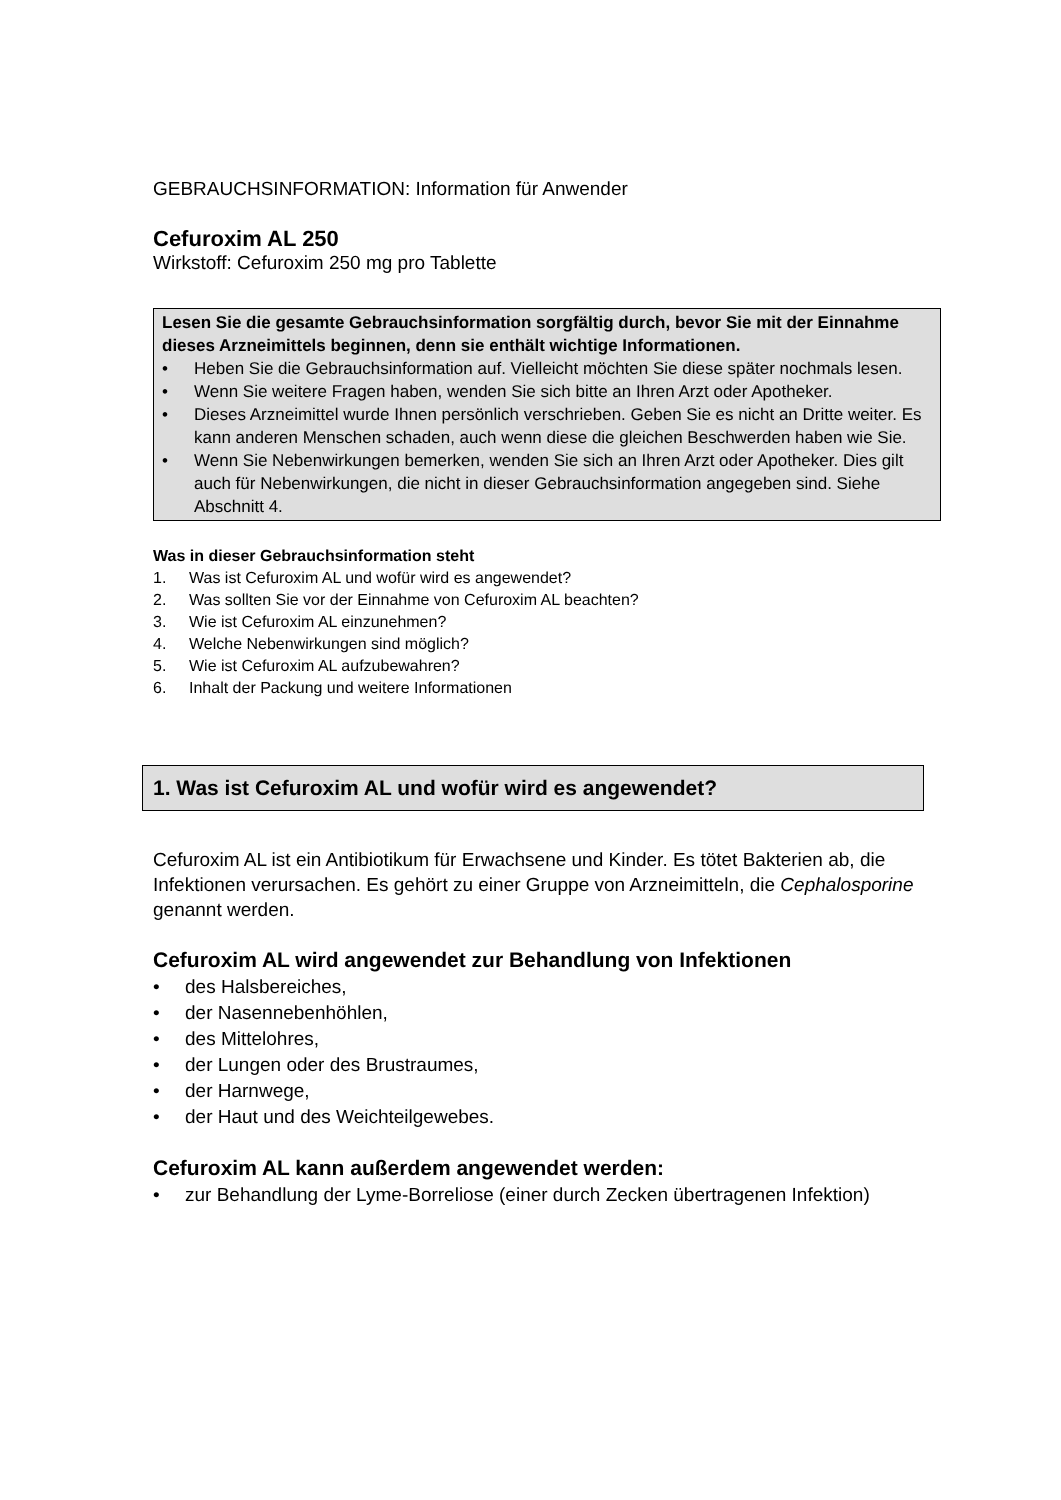GEBRAUCHSINFORMATION: Information für Anwender
Cefuroxim AL 250
Wirkstoff: Cefuroxim 250 mg pro Tablette
Lesen Sie die gesamte Gebrauchsinformation sorgfältig durch, bevor Sie mit der Einnahme dieses Arzneimittels beginnen, denn sie enthält wichtige Informationen.
• Heben Sie die Gebrauchsinformation auf. Vielleicht möchten Sie diese später nochmals lesen.
• Wenn Sie weitere Fragen haben, wenden Sie sich bitte an Ihren Arzt oder Apotheker.
• Dieses Arzneimittel wurde Ihnen persönlich verschrieben. Geben Sie es nicht an Dritte weiter. Es kann anderen Menschen schaden, auch wenn diese die gleichen Beschwerden haben wie Sie.
• Wenn Sie Nebenwirkungen bemerken, wenden Sie sich an Ihren Arzt oder Apotheker. Dies gilt auch für Nebenwirkungen, die nicht in dieser Gebrauchsinformation angegeben sind. Siehe Abschnitt 4.
Was in dieser Gebrauchsinformation steht
1. Was ist Cefuroxim AL und wofür wird es angewendet?
2. Was sollten Sie vor der Einnahme von Cefuroxim AL beachten?
3. Wie ist Cefuroxim AL einzunehmen?
4. Welche Nebenwirkungen sind möglich?
5. Wie ist Cefuroxim AL aufzubewahren?
6. Inhalt der Packung und weitere Informationen
1. Was ist Cefuroxim AL und wofür wird es angewendet?
Cefuroxim AL ist ein Antibiotikum für Erwachsene und Kinder. Es tötet Bakterien ab, die Infektionen verursachen. Es gehört zu einer Gruppe von Arzneimitteln, die Cephalosporine genannt werden.
Cefuroxim AL wird angewendet zur Behandlung von Infektionen
• des Halsbereiches,
• der Nasennebenhöhlen,
• des Mittelohres,
• der Lungen oder des Brustraumes,
• der Harnwege,
• der Haut und des Weichteilgewebes.
Cefuroxim AL kann außerdem angewendet werden:
• zur Behandlung der Lyme-Borreliose (einer durch Zecken übertragenen Infektion)